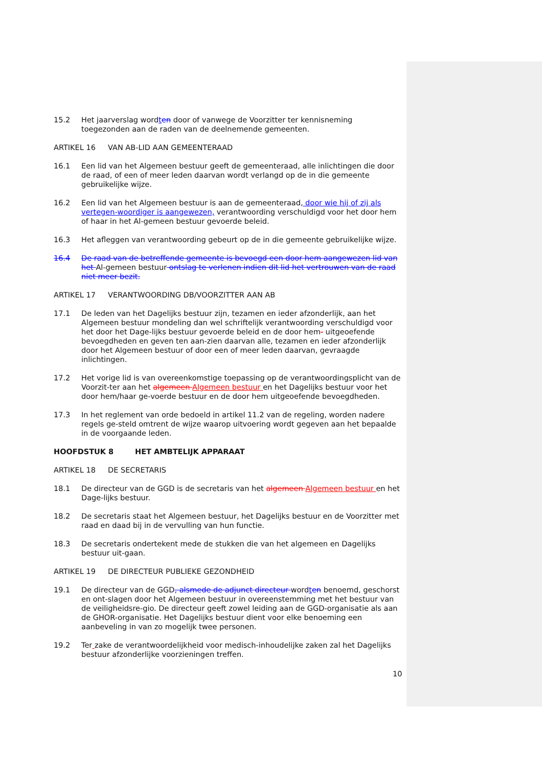15.2 Het jaarverslag wordten door of vanwege de Voorzitter ter kennisneming toegezonden aan de raden van de deelnemende gemeenten.
ARTIKEL 16 VAN AB-LID AAN GEMEENTERAAD
16.1 Een lid van het Algemeen bestuur geeft de gemeenteraad, alle inlichtingen die door de raad, of een of meer leden daarvan wordt verlangd op de in die gemeente gebruikelijke wijze.
16.2 Een lid van het Algemeen bestuur is aan de gemeenteraad, door wie hij of zij als vertegen-woordiger is aangewezen, verantwoording verschuldigd voor het door hem of haar in het Al-gemeen bestuur gevoerde beleid.
16.3 Het afleggen van verantwoording gebeurt op de in die gemeente gebruikelijke wijze.
16.4 De raad van de betreffende gemeente is bevoegd een door hem aangewezen lid van het Al-gemeen bestuur ontslag te verlenen indien dit lid het vertrouwen van de raad niet meer bezit.
ARTIKEL 17 VERANTWOORDING DB/VOORZITTER AAN AB
17.1 De leden van het Dagelijks bestuur zijn, tezamen en ieder afzonderlijk, aan het Algemeen bestuur mondeling dan wel schriftelijk verantwoording verschuldigd voor het door het Dage-lijks bestuur gevoerde beleid en de door hem- uitgeoefende bevoegdheden en geven ten aan-zien daarvan alle, tezamen en ieder afzonderlijk door het Algemeen bestuur of door een of meer leden daarvan, gevraagde inlichtingen.
17.2 Het vorige lid is van overeenkomstige toepassing op de verantwoordingsplicht van de Voorzit-ter aan het algemeen Algemeen bestuur en het Dagelijks bestuur voor het door hem/haar ge-voerde bestuur en de door hem uitgeoefende bevoegdheden.
17.3 In het reglement van orde bedoeld in artikel 11.2 van de regeling, worden nadere regels ge-steld omtrent de wijze waarop uitvoering wordt gegeven aan het bepaalde in de voorgaande leden.
HOOFDSTUK 8 HET AMBTELIJK APPARAAT
ARTIKEL 18 DE SECRETARIS
18.1 De directeur van de GGD is de secretaris van het algemeen Algemeen bestuur en het Dage-lijks bestuur.
18.2 De secretaris staat het Algemeen bestuur, het Dagelijks bestuur en de Voorzitter met raad en daad bij in de vervulling van hun functie.
18.3 De secretaris ondertekent mede de stukken die van het algemeen en Dagelijks bestuur uit-gaan.
ARTIKEL 19 DE DIRECTEUR PUBLIEKE GEZONDHEID
19.1 De directeur van de GGD, alsmede de adjunct directeur wordten benoemd, geschorst en ont-slagen door het Algemeen bestuur in overeenstemming met het bestuur van de veiligheidsre-gio. De directeur geeft zowel leiding aan de GGD-organisatie als aan de GHOR-organisatie. Het Dagelijks bestuur dient voor elke benoeming een aanbeveling in van zo mogelijk twee personen.
19.2 Ter zake de verantwoordelijkheid voor medisch-inhoudelijke zaken zal het Dagelijks bestuur afzonderlijke voorzieningen treffen.
10